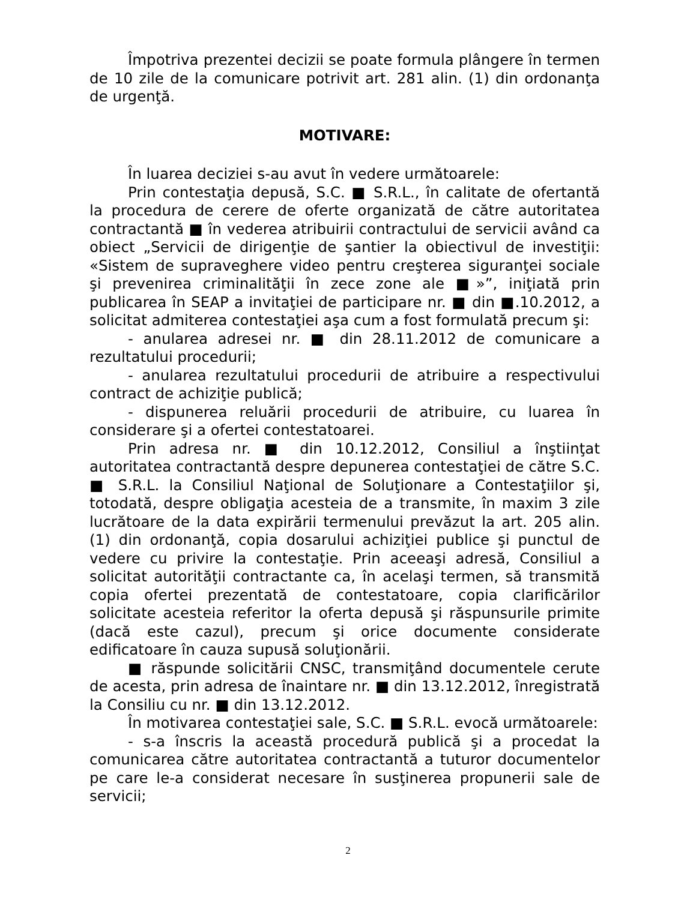Împotriva prezentei decizii se poate formula plângere în termen de 10 zile de la comunicare potrivit art. 281 alin. (1) din ordonanţa de urgenţă.
MOTIVARE:
În luarea deciziei s-au avut în vedere următoarele:
Prin contestaţia depusă, S.C. ■ S.R.L., în calitate de ofertantă la procedura de cerere de oferte organizată de către autoritatea contractantă ■ în vederea atribuirii contractului de servicii având ca obiect „Servicii de dirigenţie de şantier la obiectivul de investiţii: «Sistem de supraveghere video pentru creşterea siguranţei sociale şi prevenirea criminalităţii în zece zone ale ■»”, iniţiată prin publicarea în SEAP a invitaţiei de participare nr. ■ din ■.10.2012, a solicitat admiterea contestaţiei aşa cum a fost formulată precum şi:
- anularea adresei nr. ■ din 28.11.2012 de comunicare a rezultatului procedurii;
- anularea rezultatului procedurii de atribuire a respectivului contract de achiziţie publică;
- dispunerea reluării procedurii de atribuire, cu luarea în considerare şi a ofertei contestatoarei.
Prin adresa nr. ■ din 10.12.2012, Consiliul a înştiinţat autoritatea contractantă despre depunerea contestaţiei de către S.C. ■ S.R.L. la Consiliul Naţional de Soluţionare a Contestaţiilor şi, totodată, despre obligaţia acesteia de a transmite, în maxim 3 zile lucrătoare de la data expirării termenului prevăzut la art. 205 alin. (1) din ordonanţă, copia dosarului achiziţiei publice şi punctul de vedere cu privire la contestaţie. Prin aceeaşi adresă, Consiliul a solicitat autorităţii contractante ca, în acelaşi termen, să transmită copia ofertei prezentată de contestatoare, copia clarificărilor solicitate acesteia referitor la oferta depusă şi răspunsurile primite (dacă este cazul), precum şi orice documente considerate edificatoare în cauza supusă soluţionării.
■ răspunde solicitării CNSC, transmiţând documentele cerute de acesta, prin adresa de înaintare nr. ■ din 13.12.2012, înregistrată la Consiliu cu nr. ■ din 13.12.2012.
În motivarea contestaţiei sale, S.C. ■ S.R.L. evocă următoarele:
- s-a înscris la această procedură publică şi a procedat la comunicarea către autoritatea contractantă a tuturor documentelor pe care le-a considerat necesare în susţinerea propunerii sale de servicii;
2